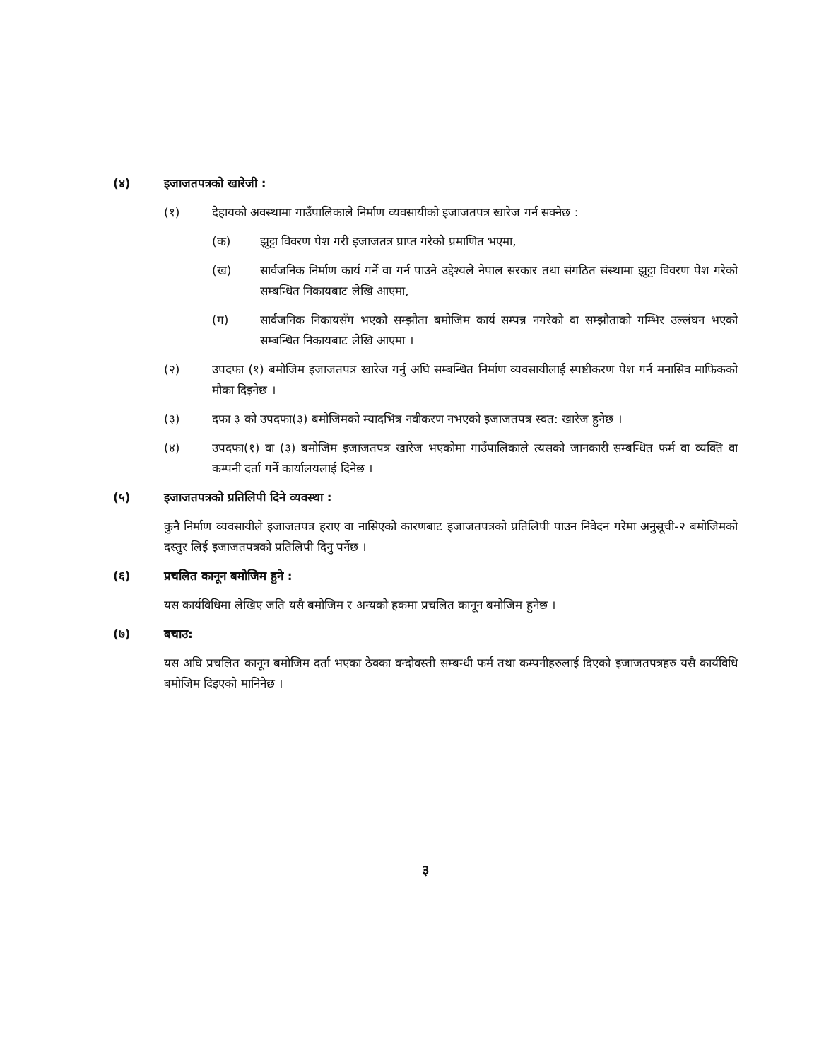(४) इजाजतपत्रको खारेजी :
(१) देहायको अवस्थामा गाउँपालिकाले निर्माण व्यवसायीको इजाजतपत्र खारेज गर्न सक्नेछ :
(क) झुट्टा विवरण पेश गरी इजाजतत्र प्राप्त गरेको प्रमाणित भएमा,
(ख) सार्वजनिक निर्माण कार्य गर्ने वा गर्न पाउने उद्देश्यले नेपाल सरकार तथा संगठित संस्थामा झुट्टा विवरण पेश गरेको सम्बन्धित निकायबाट लेखि आएमा,
(ग) सार्वजनिक निकायसँग भएको सम्झौता बमोजिम कार्य सम्पन्न नगरेको वा सम्झौताको गम्भिर उल्लंघन भएको सम्बन्धित निकायबाट लेखि आएमा ।
(२) उपदफा (१) बमोजिम इजाजतपत्र खारेज गर्नु अघि सम्बन्धित निर्माण व्यवसायीलाई स्पष्टीकरण पेश गर्न मनासिव माफिकको मौका दिइनेछ ।
(३) दफा ३ को उपदफा(३) बमोजिमको म्यादभित्र नवीकरण नभएको इजाजतपत्र स्वत: खारेज हुनेछ ।
(४) उपदफा(१) वा (३) बमोजिम इजाजतपत्र खारेज भएकोमा गाउँपालिकाले त्यसको जानकारी सम्बन्धित फर्म वा व्यक्ति वा कम्पनी दर्ता गर्ने कार्यालयलाई दिनेछ ।
(५) इजाजतपत्रको प्रतिलिपी दिने व्यवस्था :
कुनै निर्माण व्यवसायीले इजाजतपत्र हराए वा नासिएको कारणबाट इजाजतपत्रको प्रतिलिपी पाउन निवेदन गरेमा अनुसूची-२ बमोजिमको दस्तुर लिई इजाजतपत्रको प्रतिलिपी दिनु पर्नेछ ।
(६) प्रचलित कानून बमोजिम हुने :
यस कार्यविधिमा लेखिए जति यसै बमोजिम र अन्यको हकमा प्रचलित कानून बमोजिम हुनेछ ।
(७) बचाउ:
यस अघि प्रचलित कानून बमोजिम दर्ता भएका ठेक्का वन्दोवस्ती सम्बन्धी फर्म तथा कम्पनीहरुलाई दिएको इजाजतपत्रहरु यसै कार्यविधि बमोजिम दिइएको मानिनेछ ।
३